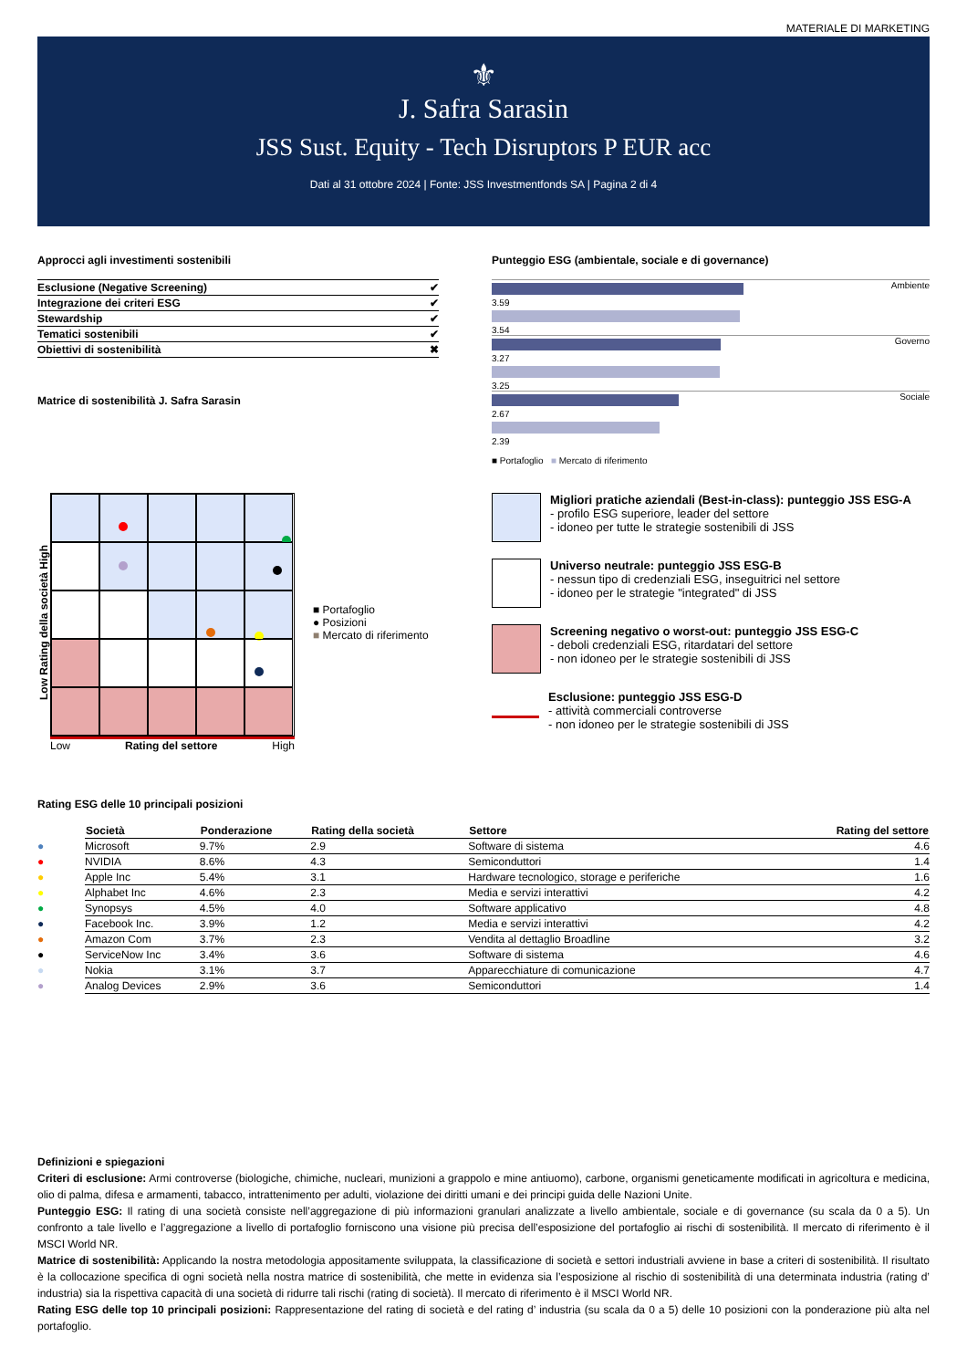MATERIALE DI MARKETING
⚜
J. Safra Sarasin
JSS Sust. Equity - Tech Disruptors P EUR acc
Dati al 31 ottobre 2024 | Fonte: JSS Investmentfonds SA | Pagina 2 di 4
Approcci agli investimenti sostenibili
| Esclusione (Negative Screening) | ✔ |
| Integrazione dei criteri ESG | ✔ |
| Stewardship | ✔ |
| Tematici sostenibili | ✔ |
| Obiettivi di sostenibilità | ✖ |
Matrice di sostenibilità J. Safra Sarasin
Punteggio ESG (ambientale, sociale e di governance)
Ambiente
3.59
3.54
Governo
3.27
3.25
Sociale
2.67
2.39
■ Portafoglio ■ Mercato di riferimento
Low Rating della società High
Low Rating del settore High
■ Portafoglio
● Posizioni
■ Mercato di riferimento
Migliori pratiche aziendali (Best-in-class): punteggio JSS ESG-A
- profilo ESG superiore, leader del settore
- idoneo per tutte le strategie sostenibili di JSS
Universo neutrale: punteggio JSS ESG-B
- nessun tipo di credenziali ESG, inseguitrici nel settore
- idoneo per le strategie "integrated" di JSS
Screening negativo o worst-out: punteggio JSS ESG-C
- deboli credenziali ESG, ritardatari del settore
- non idoneo per le strategie sostenibili di JSS
Esclusione: punteggio JSS ESG-D
- attività commerciali controverse
- non idoneo per le strategie sostenibili di JSS
Rating ESG delle 10 principali posizioni
| | Società | Ponderazione | Rating della società | Settore | Rating del settore |
| --- | --- | --- | --- | --- | --- |
| ● | Microsoft | 9.7% | 2.9 | Software di sistema | 4.6 |
| ● | NVIDIA | 8.6% | 4.3 | Semiconduttori | 1.4 |
| ● | Apple Inc | 5.4% | 3.1 | Hardware tecnologico, storage e periferiche | 1.6 |
| ● | Alphabet Inc | 4.6% | 2.3 | Media e servizi interattivi | 4.2 |
| ● | Synopsys | 4.5% | 4.0 | Software applicativo | 4.8 |
| ● | Facebook Inc. | 3.9% | 1.2 | Media e servizi interattivi | 4.2 |
| ● | Amazon Com | 3.7% | 2.3 | Vendita al dettaglio Broadline | 3.2 |
| ● | ServiceNow Inc | 3.4% | 3.6 | Software di sistema | 4.6 |
| ● | Nokia | 3.1% | 3.7 | Apparecchiature di comunicazione | 4.7 |
| ● | Analog Devices | 2.9% | 3.6 | Semiconduttori | 1.4 |
Definizioni e spiegazioni
Criteri di esclusione: Armi controverse (biologiche, chimiche, nucleari, munizioni a grappolo e mine antiuomo), carbone, organismi geneticamente modificati in agricoltura e medicina, olio di palma, difesa e armamenti, tabacco, intrattenimento per adulti, violazione dei diritti umani e dei principi guida delle Nazioni Unite.
Punteggio ESG: Il rating di una società consiste nell’aggregazione di più informazioni granulari analizzate a livello ambientale, sociale e di governance (su scala da 0 a 5). Un confronto a tale livello e l’aggregazione a livello di portafoglio forniscono una visione più precisa dell’esposizione del portafoglio ai rischi di sostenibilità. Il mercato di riferimento è il MSCI World NR.
Matrice di sostenibilità: Applicando la nostra metodologia appositamente sviluppata, la classificazione di società e settori industriali avviene in base a criteri di sostenibilità. Il risultato è la collocazione specifica di ogni società nella nostra matrice di sostenibilità, che mette in evidenza sia l’esposizione al rischio di sostenibilità di una determinata industria (rating d’ industria) sia la rispettiva capacità di una società di ridurre tali rischi (rating di società). Il mercato di riferimento è il MSCI World NR.
Rating ESG delle top 10 principali posizioni: Rappresentazione del rating di società e del rating d’ industria (su scala da 0 a 5) delle 10 posizioni con la ponderazione più alta nel portafoglio.